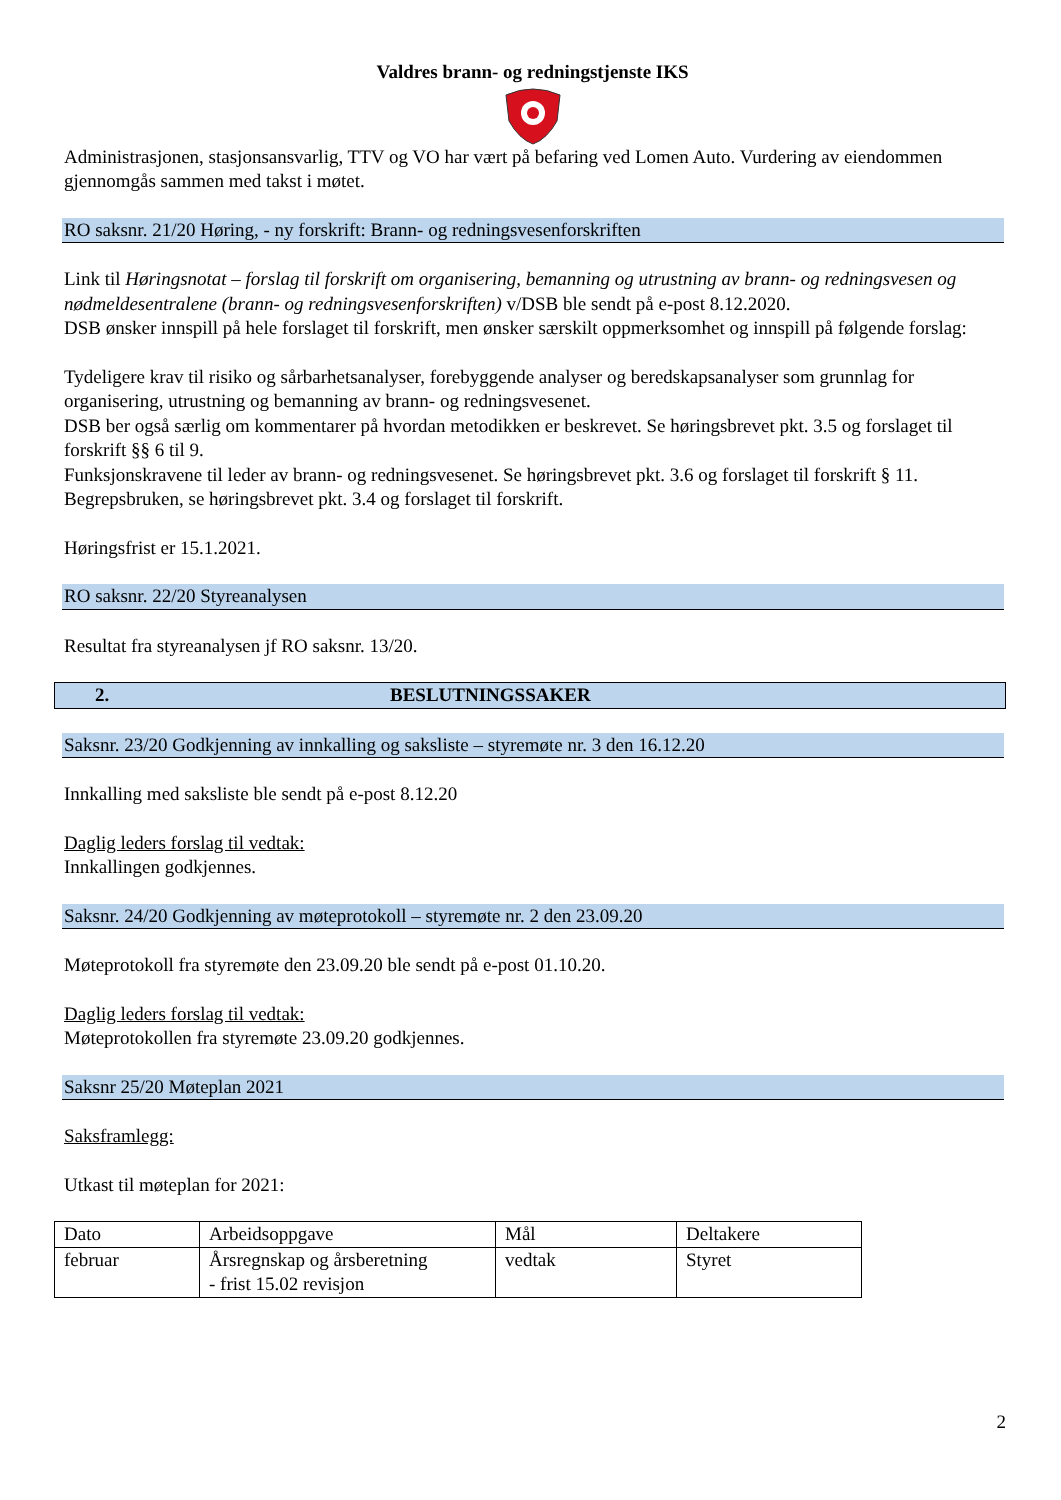Valdres brann- og redningstjenste IKS
Administrasjonen, stasjonsansvarlig, TTV og VO har vært på befaring ved Lomen Auto. Vurdering av eiendommen gjennomgås sammen med takst i møtet.
RO saksnr. 21/20 Høring, - ny forskrift: Brann- og redningsvesenforskriften
Link til Høringsnotat – forslag til forskrift om organisering, bemanning og utrustning av brann- og redningsvesen og nødmeldesentralene (brann- og redningsvesenforskriften) v/DSB ble sendt på e-post 8.12.2020.
DSB ønsker innspill på hele forslaget til forskrift, men ønsker særskilt oppmerksomhet og innspill på følgende forslag:
Tydeligere krav til risiko og sårbarhetsanalyser, forebyggende analyser og beredskapsanalyser som grunnlag for organisering, utrustning og bemanning av brann- og redningsvesenet.
DSB ber også særlig om kommentarer på hvordan metodikken er beskrevet. Se høringsbrevet pkt. 3.5 og forslaget til forskrift §§ 6 til 9.
Funksjonskravene til leder av brann- og redningsvesenet. Se høringsbrevet pkt. 3.6 og forslaget til forskrift § 11.
Begrepsbruken, se høringsbrevet pkt. 3.4 og forslaget til forskrift.
Høringsfrist er 15.1.2021.
RO saksnr. 22/20 Styreanalysen
Resultat fra styreanalysen jf RO saksnr. 13/20.
2. BESLUTNINGSSAKER
Saksnr. 23/20 Godkjenning av innkalling og saksliste – styremøte nr. 3 den 16.12.20
Innkalling med saksliste ble sendt på e-post 8.12.20
Daglig leders forslag til vedtak:
Innkallingen godkjennes.
Saksnr. 24/20 Godkjenning av møteprotokoll – styremøte nr. 2 den 23.09.20
Møteprotokoll fra styremøte den 23.09.20 ble sendt på e-post 01.10.20.
Daglig leders forslag til vedtak:
Møteprotokollen fra styremøte 23.09.20 godkjennes.
Saksnr 25/20 Møteplan 2021
Saksframlegg:
Utkast til møteplan for 2021:
| Dato | Arbeidsoppgave | Mål | Deltakere |
| februar | Årsregnskap og årsberetning - frist 15.02 revisjon | vedtak | Styret |
2